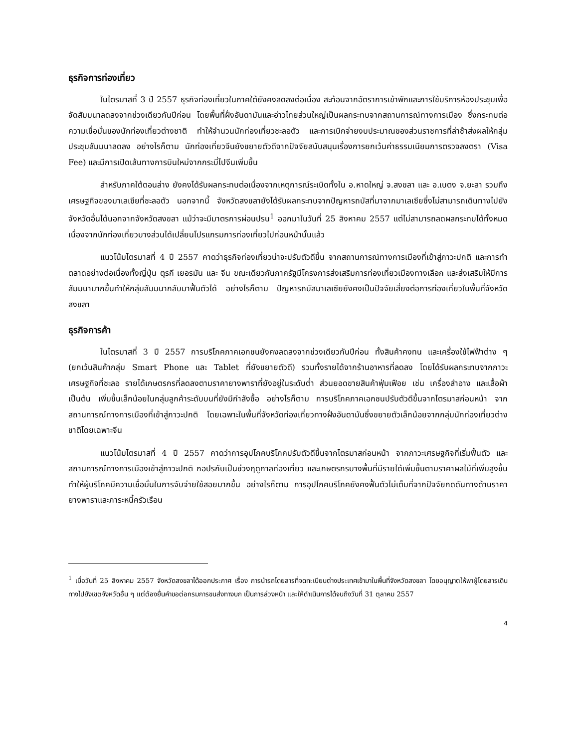ธุรกิจการท่องเที่ยว
ในไตรมาสที่ 3 ปี 2557 ธุรกิจท่องเที่ยวในภาคใต้ยังคงลดลงต่อเนื่อง สะท้อนจากอัตราการเข้าพักและการใช้บริการห้องประชุมเพื่อจัดสัมมนาลดลงจากช่วงเดียวกันปีก่อน โดยพื้นที่ฝั่งอันดามันและอ่าวไทยส่วนใหญ่เป็นผลกระทบจากสถานการณ์ทางการเมือง ซึ่งกระทบต่อความเชื่อมั่นของนักท่องเที่ยวต่างชาติ ทำให้จำนวนนักท่องเที่ยวชะลอตัว และการเบิกจ่ายงบประมาณของส่วนราชการที่ล่าช้าส่งผลให้กลุ่มประชุมสัมมนาลดลง อย่างไรก็ตาม นักท่องเที่ยวจีนยังขยายตัวดีจากปัจจัยสนับสนุนเรื่องการยกเว้นค่าธรรมเนียมการตรวจลงตรา (Visa Fee) และมีการเปิดเส้นทางการบินใหม่จากกระบี่ไปจีนเพิ่มขึ้น
สำหรับภาคใต้ตอนล่าง ยังคงได้รับผลกระทบต่อเนื่องจากเหตุการณ์ระเบิดทั้งใน อ.หาดใหญ่ จ.สงขลา และ อ.เบตง จ.ยะลา รวมถึงเศรษฐกิจของมาเลเซียที่ชะลอตัว นอกจากนี้ จังหวัดสงขลายังได้รับผลกระทบจากปัญหารถบัสที่มาจากมาเลเซียซึ่งไม่สามารถเดินทางไปยังจังหวัดอื่นได้นอกจากจังหวัดสงขลา แม้ว่าจะมีมาตรการผ่อนปรน<sup>1</sup> ออกมาในวันที่ 25 สิงหาคม 2557 แต่ไม่สามารถลดผลกระทบได้ทั้งหมด เนื่องจากนักท่องเที่ยวบางส่วนได้เปลี่ยนโปรแกรมการท่องเที่ยวไปก่อนหน้านั้นแล้ว
แนวโน้มไตรมาสที่ 4 ปี 2557 คาดว่าธุรกิจท่องเที่ยวน่าจะปรับตัวดีขึ้น จากสถานการณ์ทางการเมืองที่เข้าสู่ภาวะปกติ และการทำตลาดอย่างต่อเนื่องทั้งญี่ปุ่น ตุรกี เยอรมัน และ จีน ขณะเดียวกันภาครัฐมีโครงการส่งเสริมการท่องเที่ยวเมืองทางเลือก และส่งเสริมให้มีการสัมมนามากขึ้นทำให้กลุ่มสัมมนากลับมาฟื้นตัวได้ อย่างไรก็ตาม ปัญหารถบัสมาเลเซียยังคงเป็นปัจจัยเสี่ยงต่อการท่องเที่ยวในพื้นที่จังหวัดสงขลา
ธุรกิจการค้า
ในไตรมาสที่ 3 ปี 2557 การบริโภคภาคเอกชนยังคงลดลงจากช่วงเดียวกันปีก่อน ทั้งสินค้าคงทน และเครื่องใช้ไฟฟ้าต่าง ๆ (ยกเว้นสินค้ากลุ่ม Smart Phone และ Tablet ที่ยังขยายตัวดี) รวมทั้งรายได้จากร้านอาหารที่ลดลง โดยได้รับผลกระทบจากภาวะเศรษฐกิจที่ชะลอ รายได้เกษตรกรที่ลดลงตามราคายางพาราที่ยังอยู่ในระดับต่ำ ส่วนยอดขายสินค้าฟุ่มเฟือย เช่น เครื่องสำอาง และเสื้อผ้า เป็นต้น เพิ่มขึ้นเล็กน้อยในกลุ่มลูกค้าระดับบนที่ยังมีกำลังซื้อ อย่างไรก็ตาม การบริโภคภาคเอกชนปรับตัวดีขึ้นจากไตรมาสก่อนหน้า จากสถานการณ์ทางการเมืองที่เข้าสู่ภาวะปกติ โดยเฉพาะในพื้นที่จังหวัดท่องเที่ยวทางฝั่งอันดามันซึ่งขยายตัวเล็กน้อยจากกลุ่มนักท่องเที่ยวต่างชาติโดยเฉพาะจีน
แนวโน้มไตรมาสที่ 4 ปี 2557 คาดว่าการอุปโภคบริโภคปรับตัวดีขึ้นจากไตรมาสก่อนหน้า จากภาวะเศรษฐกิจที่เริ่มฟื้นตัว และสถานการณ์ทางการเมืองเข้าสู่ภาวะปกติ กอปรกับเป็นช่วงฤดูกาลท่องเที่ยว และเกษตรกรบางพื้นที่มีรายได้เพิ่มขึ้นตามราคาผลไม้ที่เพิ่มสูงขึ้น ทำให้ผู้บริโภคมีความเชื่อมั่นในการจับจ่ายใช้สอยมากขึ้น อย่างไรก็ตาม การอุปโภคบริโภคยังคงฟื้นตัวไม่เต็มที่จากปัจจัยกดดันทางด้านราคายางพาราและภาระหนี้ครัวเรือน
<sup>1</sup> เมื่อวันที่ 25 สิงหาคม 2557 จังหวัดสงขลาได้ออกประกาศ เรื่อง การนำรถโดยสารที่จดทะเบียนต่างประเทศเข้ามาในพื้นที่จังหวัดสงขลา โดยอนุญาตให้พาผู้โดยสารเดินทางไปยังเขตจังหวัดอื่น ๆ แต่ต้องยื่นคำขอต่อกรมการขนส่งทางบก เป็นการล่วงหน้า และให้ดำเนินการได้จนถึงวันที่ 31 ตุลาคม 2557
4